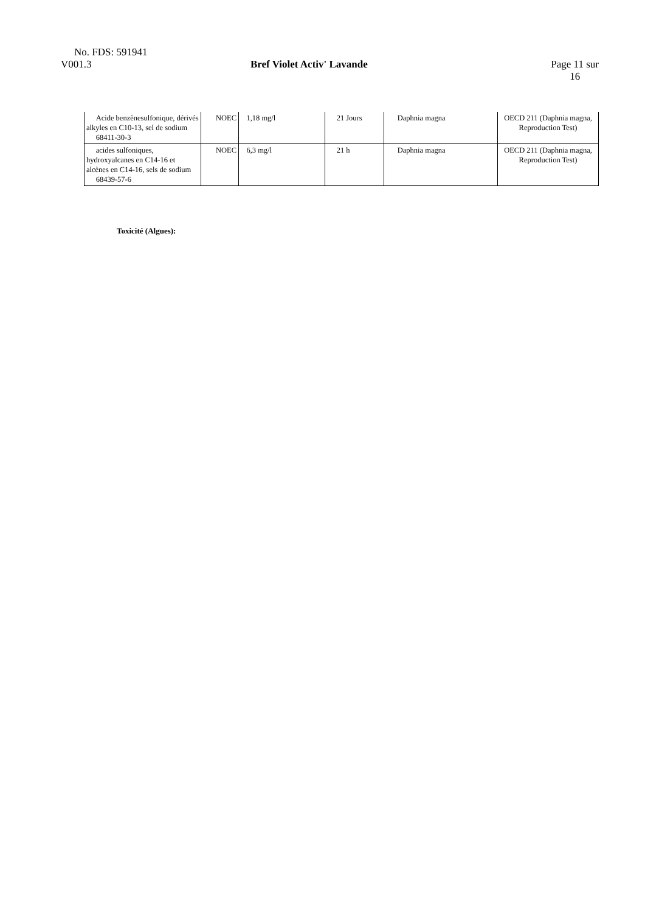No. FDS: 591941
V001.3 Bref Violet Activ' Lavande Page 11 sur
16
| Acide benzènesulfonique, dérivés alkyles en C10-13, sel de sodium 68411-30-3 | NOEC | 1,18 mg/l | 21 Jours | Daphnia magna | OECD 211 (Daphnia magna, Reproduction Test) |
| acides sulfoniques, hydroxyalcanes en C14-16 et alcènes en C14-16, sels de sodium 68439-57-6 | NOEC | 6,3 mg/l | 21 h | Daphnia magna | OECD 211 (Daphnia magna, Reproduction Test) |
Toxicité (Algues):